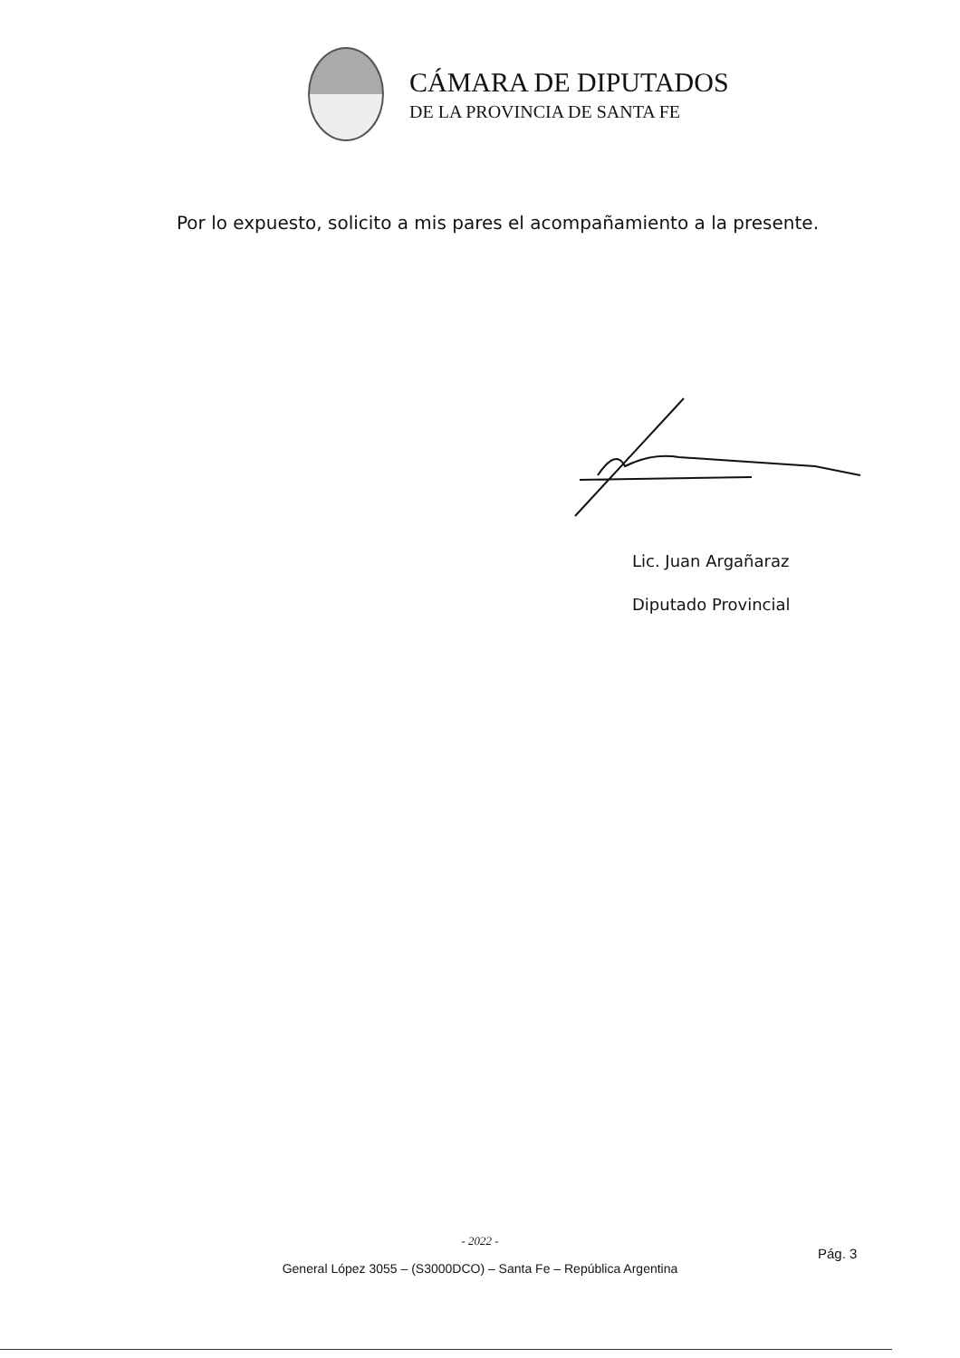CÁMARA DE DIPUTADOS
DE LA PROVINCIA DE SANTA FE
Por lo expuesto, solicito a mis pares el acompañamiento a la presente.
Lic. Juan Argañaraz
Diputado Provincial
- 2022 -
General López 3055 – (S3000DCO) – Santa Fe – República Argentina
Pág. 3